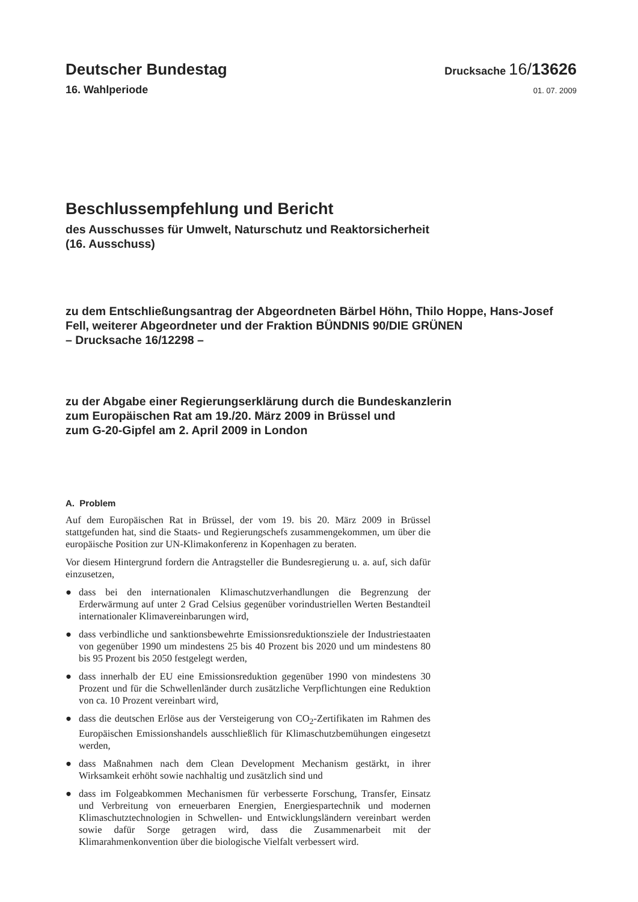Deutscher Bundestag
Drucksache 16/13626
16. Wahlperiode
01. 07. 2009
Beschlussempfehlung und Bericht
des Ausschusses für Umwelt, Naturschutz und Reaktorsicherheit
(16. Ausschuss)
zu dem Entschließungsantrag der Abgeordneten Bärbel Höhn, Thilo Hoppe, Hans-Josef Fell, weiterer Abgeordneter und der Fraktion BÜNDNIS 90/DIE GRÜNEN
– Drucksache 16/12298 –
zu der Abgabe einer Regierungserklärung durch die Bundeskanzlerin
zum Europäischen Rat am 19./20. März 2009 in Brüssel und
zum G-20-Gipfel am 2. April 2009 in London
A. Problem
Auf dem Europäischen Rat in Brüssel, der vom 19. bis 20. März 2009 in Brüssel stattgefunden hat, sind die Staats- und Regierungschefs zusammengekommen, um über die europäische Position zur UN-Klimakonferenz in Kopenhagen zu beraten.
Vor diesem Hintergrund fordern die Antragsteller die Bundesregierung u. a. auf, sich dafür einzusetzen,
● dass bei den internationalen Klimaschutzverhandlungen die Begrenzung der Erderwärmung auf unter 2 Grad Celsius gegenüber vorindustriellen Werten Bestandteil internationaler Klimavereinbarungen wird,
● dass verbindliche und sanktionsbewehrte Emissionsreduktionsziele der Industriestaaten von gegenüber 1990 um mindestens 25 bis 40 Prozent bis 2020 und um mindestens 80 bis 95 Prozent bis 2050 festgelegt werden,
● dass innerhalb der EU eine Emissionsreduktion gegenüber 1990 von mindestens 30 Prozent und für die Schwellenländer durch zusätzliche Verpflichtungen eine Reduktion von ca. 10 Prozent vereinbart wird,
● dass die deutschen Erlöse aus der Versteigerung von CO<sub>2</sub>-Zertifikaten im Rahmen des Europäischen Emissionshandels ausschließlich für Klimaschutzbemühungen eingesetzt werden,
● dass Maßnahmen nach dem Clean Development Mechanism gestärkt, in ihrer Wirksamkeit erhöht sowie nachhaltig und zusätzlich sind und
● dass im Folgeabkommen Mechanismen für verbesserte Forschung, Transfer, Einsatz und Verbreitung von erneuerbaren Energien, Energiespartechnik und modernen Klimaschutztechnologien in Schwellen- und Entwicklungsländern vereinbart werden sowie dafür Sorge getragen wird, dass die Zusammenarbeit mit der Klimarahmenkonvention über die biologische Vielfalt verbessert wird.